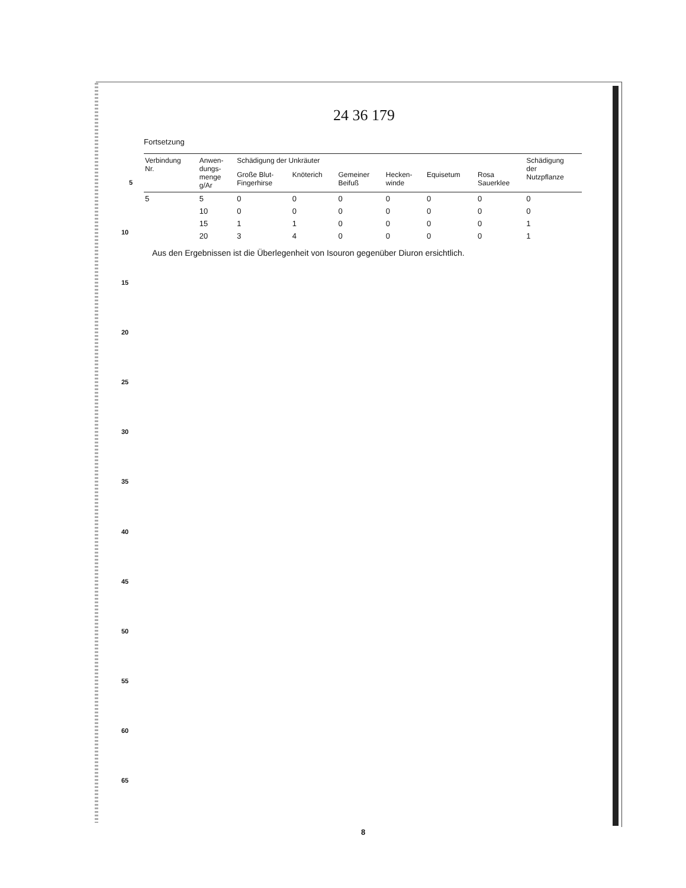24 36 179
Fortsetzung
| Verbindung Nr. | Anwen- dungs- menge g/Ar | Schädigung der Unkräuter | | | | | | Schädigung der Nutzpflanze |
| --- | --- | --- | --- | --- | --- | --- | --- | --- |
| | | Große Blut- Fingerhirse | Knöterich | Gemeiner Beifuß | Hecken- winde | Equisetum | Rosa Sauerklee | |
| 5 | 5 | 0 | 0 | 0 | 0 | 0 | 0 | 0 |
| | 10 | 0 | 0 | 0 | 0 | 0 | 0 | 0 |
| | 15 | 1 | 1 | 0 | 0 | 0 | 0 | 1 |
| | 20 | 3 | 4 | 0 | 0 | 0 | 0 | 1 |
Aus den Ergebnissen ist die Überlegenheit von Isouron gegenüber Diuron ersichtlich.
5
10
15
20
25
30
35
40
45
50
55
60
65
8